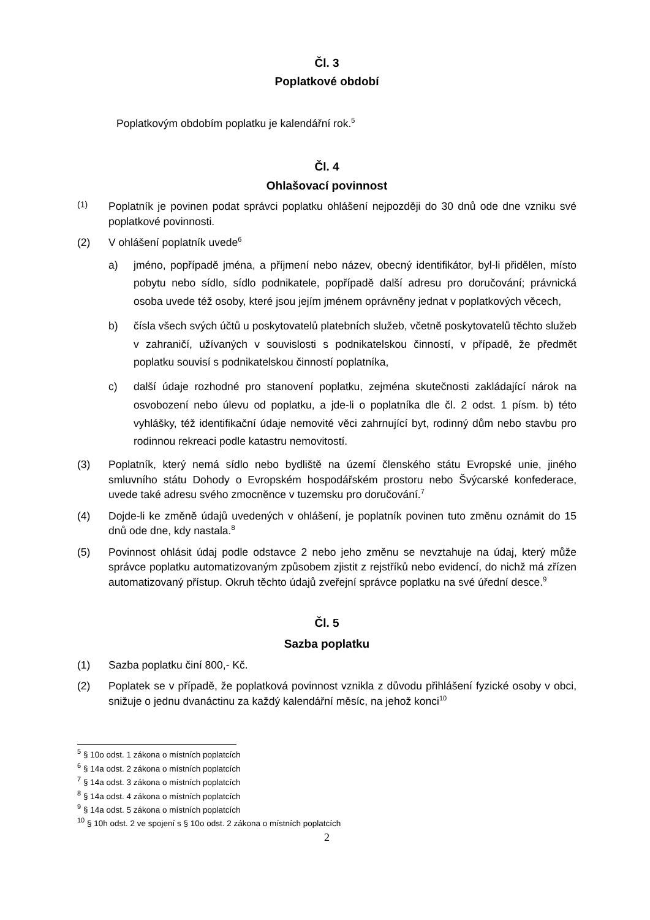Čl. 3
Poplatkové období
Poplatkovým obdobím poplatku je kalendářní rok.<sup>5</sup>
Čl. 4
Ohlašovací povinnost
(1) Poplatník je povinen podat správci poplatku ohlášení nejpozději do 30 dnů ode dne vzniku své poplatkové povinnosti.
(2) V ohlášení poplatník uvede<sup>6</sup>
a) jméno, popřípadě jména, a příjmení nebo název, obecný identifikátor, byl-li přidělen, místo pobytu nebo sídlo, sídlo podnikatele, popřípadě další adresu pro doručování; právnická osoba uvede též osoby, které jsou jejím jménem oprávněny jednat v poplatkových věcech,
b) čísla všech svých účtů u poskytovatelů platebních služeb, včetně poskytovatelů těchto služeb v zahraničí, užívaných v souvislosti s podnikatelskou činností, v případě, že předmět poplatku souvisí s podnikatelskou činností poplatníka,
c) další údaje rozhodné pro stanovení poplatku, zejména skutečnosti zakládající nárok na osvobození nebo úlevu od poplatku, a jde-li o poplatníka dle čl. 2 odst. 1 písm. b) této vyhlášky, též identifikační údaje nemovité věci zahrnující byt, rodinný dům nebo stavbu pro rodinnou rekreaci podle katastru nemovitostí.
(3) Poplatník, který nemá sídlo nebo bydliště na území členského státu Evropské unie, jiného smluvního státu Dohody o Evropském hospodářském prostoru nebo Švýcarské konfederace, uvede také adresu svého zmocněnce v tuzemsku pro doručování.<sup>7</sup>
(4) Dojde-li ke změně údajů uvedených v ohlášení, je poplatník povinen tuto změnu oznámit do 15 dnů ode dne, kdy nastala.<sup>8</sup>
(5) Povinnost ohlásit údaj podle odstavce 2 nebo jeho změnu se nevztahuje na údaj, který může správce poplatku automatizovaným způsobem zjistit z rejstříků nebo evidencí, do nichž má zřízen automatizovaný přístup. Okruh těchto údajů zveřejní správce poplatku na své úřední desce.<sup>9</sup>
Čl. 5
Sazba poplatku
(1) Sazba poplatku činí 800,- Kč.
(2) Poplatek se v případě, že poplatková povinnost vznikla z důvodu přihlášení fyzické osoby v obci, snižuje o jednu dvanáctinu za každý kalendářní měsíc, na jehož konci<sup>10</sup>
<sup>5</sup> § 10o odst. 1 zákona o místních poplatcích
<sup>6</sup> § 14a odst. 2 zákona o místních poplatcích
<sup>7</sup> § 14a odst. 3 zákona o místních poplatcích
<sup>8</sup> § 14a odst. 4 zákona o místních poplatcích
<sup>9</sup> § 14a odst. 5 zákona o místních poplatcích
<sup>10</sup> § 10h odst. 2 ve spojení s § 10o odst. 2 zákona o místních poplatcích
2